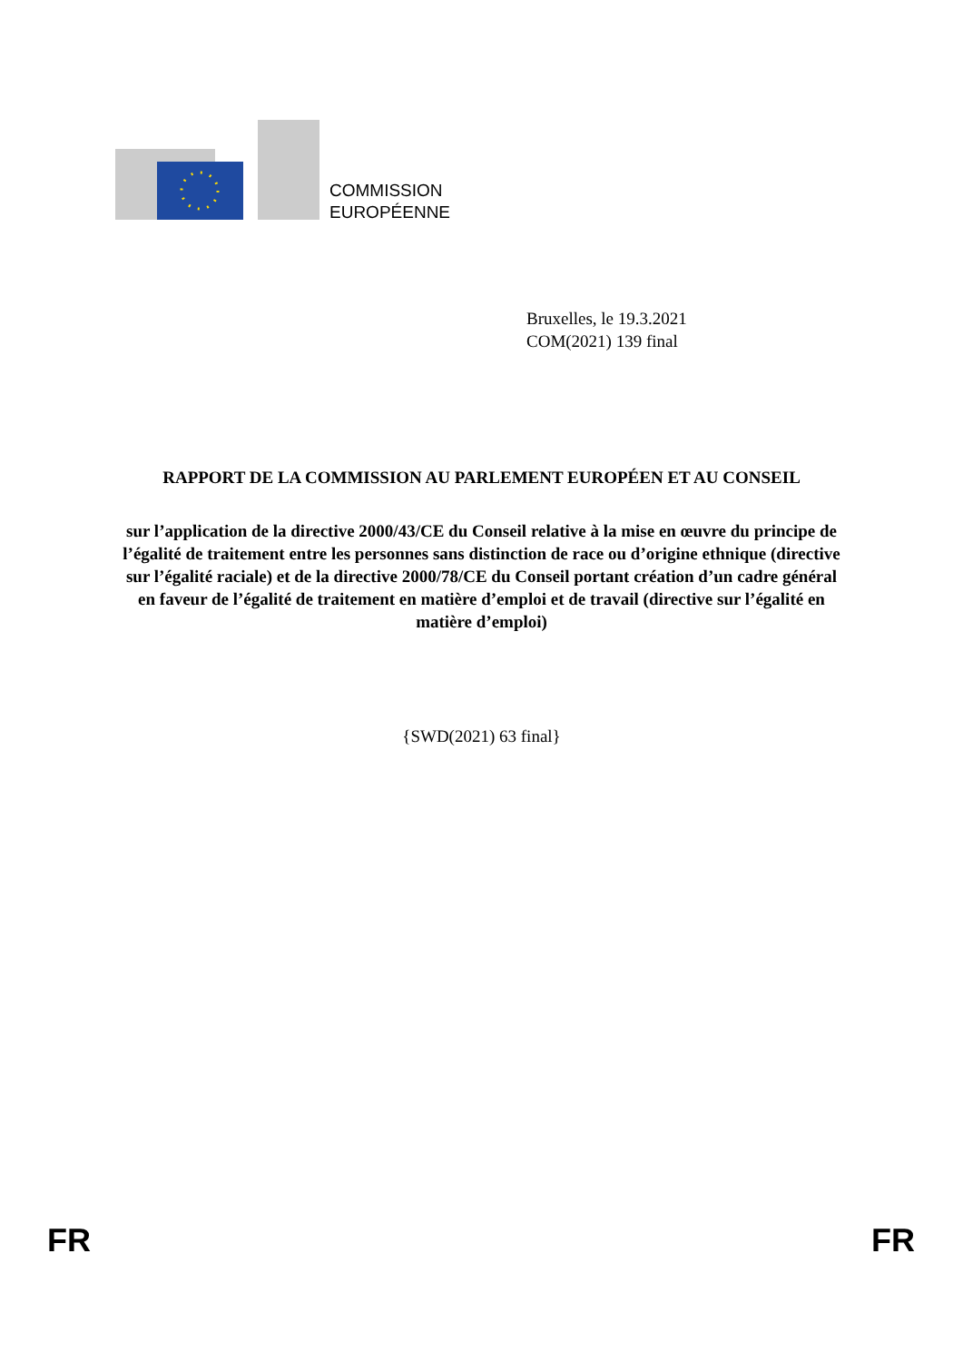COMMISSION
EUROPÉENNE
Bruxelles, le 19.3.2021
COM(2021) 139 final
RAPPORT DE LA COMMISSION AU PARLEMENT EUROPÉEN ET AU CONSEIL
sur l’application de la directive 2000/43/CE du Conseil relative à la mise en œuvre du principe de l’égalité de traitement entre les personnes sans distinction de race ou d’origine ethnique (directive sur l’égalité raciale) et de la directive 2000/78/CE du Conseil portant création d’un cadre général en faveur de l’égalité de traitement en matière d’emploi et de travail (directive sur l’égalité en matière d’emploi)
{SWD(2021) 63 final}
FR FR